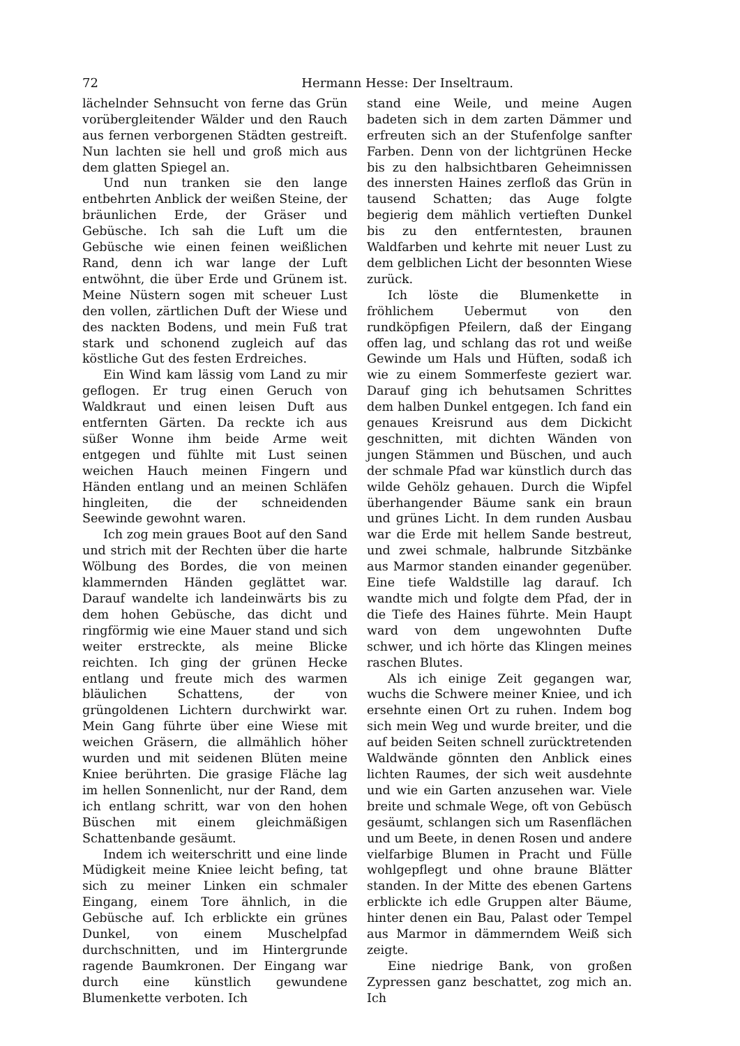72 Hermann Hesse: Der Inseltraum.
lächelnder Sehnsucht von ferne das Grün vorübergleitender Wälder und den Rauch aus fernen verborgenen Städten gestreift. Nun lachten sie hell und groß mich aus dem glatten Spiegel an.
Und nun tranken sie den lange entbehrten Anblick der weißen Steine, der bräunlichen Erde, der Gräser und Gebüsche. Ich sah die Luft um die Gebüsche wie einen feinen weißlichen Rand, denn ich war lange der Luft entwöhnt, die über Erde und Grünem ist. Meine Nüstern sogen mit scheuer Lust den vollen, zärtlichen Duft der Wiese und des nackten Bodens, und mein Fuß trat stark und schonend zugleich auf das köstliche Gut des festen Erdreiches.
Ein Wind kam lässig vom Land zu mir geflogen. Er trug einen Geruch von Waldkraut und einen leisen Duft aus entfernten Gärten. Da reckte ich aus süßer Wonne ihm beide Arme weit entgegen und fühlte mit Lust seinen weichen Hauch meinen Fingern und Händen entlang und an meinen Schläfen hingleiten, die der schneidenden Seewinde gewohnt waren.
Ich zog mein graues Boot auf den Sand und strich mit der Rechten über die harte Wölbung des Bordes, die von meinen klammernden Händen geglättet war. Darauf wandelte ich landeinwärts bis zu dem hohen Gebüsche, das dicht und ringförmig wie eine Mauer stand und sich weiter erstreckte, als meine Blicke reichten. Ich ging der grünen Hecke entlang und freute mich des warmen bläulichen Schattens, der von grüngoldenen Lichtern durchwirkt war. Mein Gang führte über eine Wiese mit weichen Gräsern, die allmählich höher wurden und mit seidenen Blüten meine Kniee berührten. Die grasige Fläche lag im hellen Sonnenlicht, nur der Rand, dem ich entlang schritt, war von den hohen Büschen mit einem gleichmäßigen Schattenbande gesäumt.
Indem ich weiterschritt und eine linde Müdigkeit meine Kniee leicht befing, tat sich zu meiner Linken ein schmaler Eingang, einem Tore ähnlich, in die Gebüsche auf. Ich erblickte ein grünes Dunkel, von einem Muschelpfad durchschnitten, und im Hintergrunde ragende Baumkronen. Der Eingang war durch eine künstlich gewundene Blumenkette verboten. Ich
stand eine Weile, und meine Augen badeten sich in dem zarten Dämmer und erfreuten sich an der Stufenfolge sanfter Farben. Denn von der lichtgrünen Hecke bis zu den halbsichtbaren Geheimnissen des innersten Haines zerfloß das Grün in tausend Schatten; das Auge folgte begierig dem mählich vertieften Dunkel bis zu den entferntesten, braunen Waldfarben und kehrte mit neuer Lust zu dem gelblichen Licht der besonnten Wiese zurück.
Ich löste die Blumenkette in fröhlichem Uebermut von den rundköpfigen Pfeilern, daß der Eingang offen lag, und schlang das rot und weiße Gewinde um Hals und Hüften, sodaß ich wie zu einem Sommerfeste geziert war. Darauf ging ich behutsamen Schrittes dem halben Dunkel entgegen. Ich fand ein genaues Kreisrund aus dem Dickicht geschnitten, mit dichten Wänden von jungen Stämmen und Büschen, und auch der schmale Pfad war künstlich durch das wilde Gehölz gehauen. Durch die Wipfel überhangender Bäume sank ein braun und grünes Licht. In dem runden Ausbau war die Erde mit hellem Sande bestreut, und zwei schmale, halbrunde Sitzbänke aus Marmor standen einander gegenüber. Eine tiefe Waldstille lag darauf. Ich wandte mich und folgte dem Pfad, der in die Tiefe des Haines führte. Mein Haupt ward von dem ungewohnten Dufte schwer, und ich hörte das Klingen meines raschen Blutes.
Als ich einige Zeit gegangen war, wuchs die Schwere meiner Kniee, und ich ersehnte einen Ort zu ruhen. Indem bog sich mein Weg und wurde breiter, und die auf beiden Seiten schnell zurücktretenden Waldwände gönnten den Anblick eines lichten Raumes, der sich weit ausdehnte und wie ein Garten anzusehen war. Viele breite und schmale Wege, oft von Gebüsch gesäumt, schlangen sich um Rasenflächen und um Beete, in denen Rosen und andere vielfarbige Blumen in Pracht und Fülle wohlgepflegt und ohne braune Blätter standen. In der Mitte des ebenen Gartens erblickte ich edle Gruppen alter Bäume, hinter denen ein Bau, Palast oder Tempel aus Marmor in dämmerndem Weiß sich zeigte.
Eine niedrige Bank, von großen Zypressen ganz beschattet, zog mich an. Ich